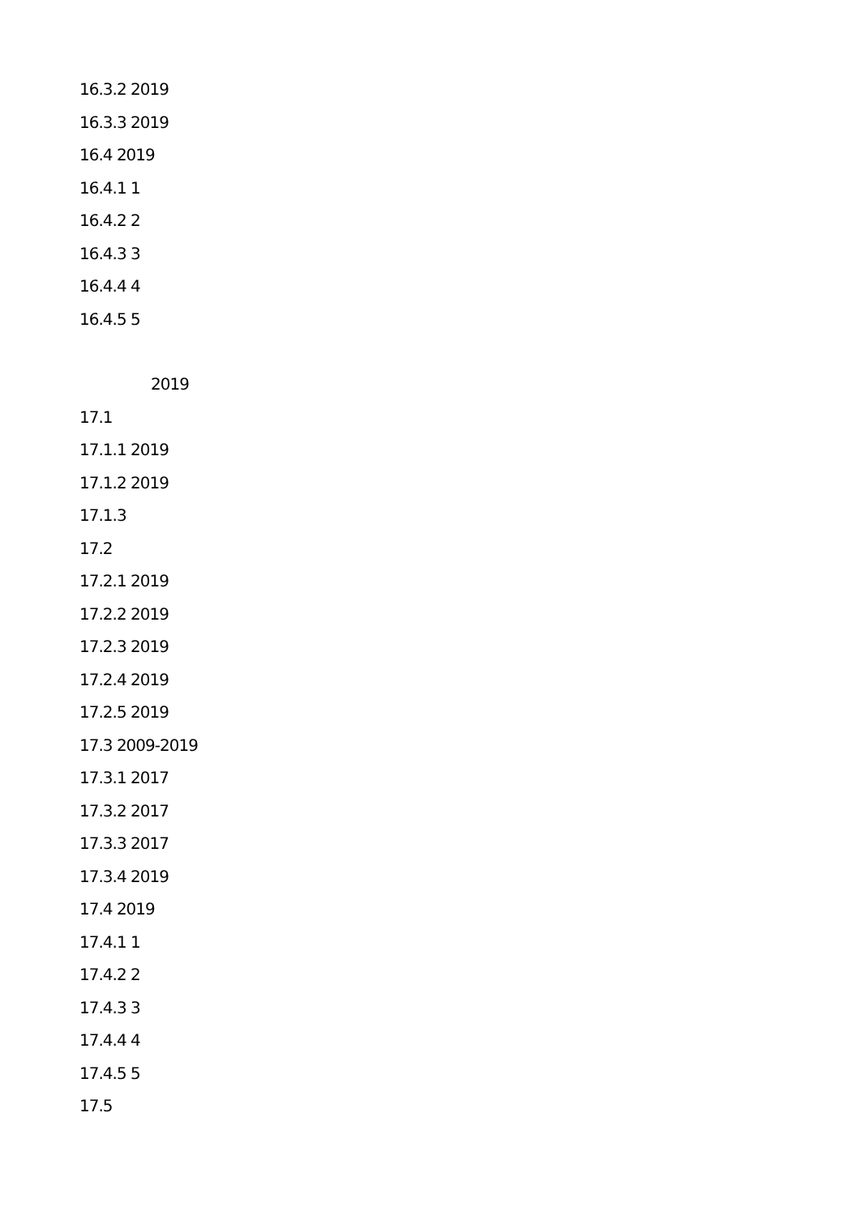16.3.2 2019
16.3.3 2019
16.4 2019
16.4.1 1
16.4.2 2
16.4.3 3
16.4.4 4
16.4.5 5
2019
17.1
17.1.1 2019
17.1.2 2019
17.1.3
17.2
17.2.1 2019
17.2.2 2019
17.2.3 2019
17.2.4 2019
17.2.5 2019
17.3 2009-2019
17.3.1 2017
17.3.2 2017
17.3.3 2017
17.3.4 2019
17.4 2019
17.4.1 1
17.4.2 2
17.4.3 3
17.4.4 4
17.4.5 5
17.5